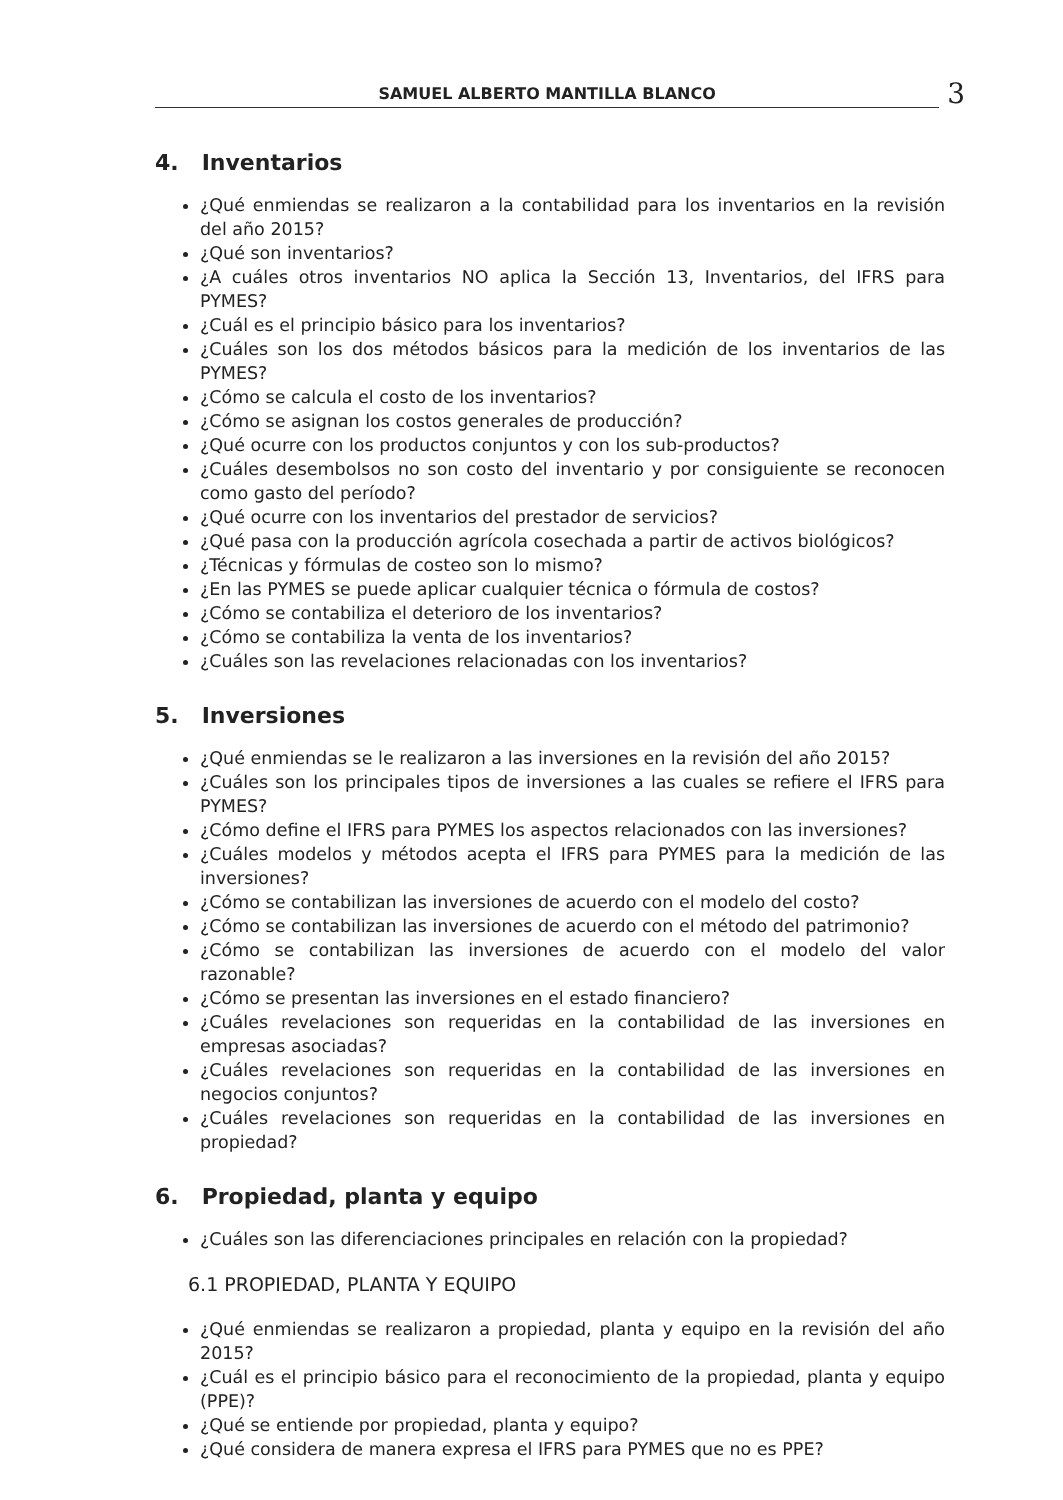SAMUEL ALBERTO MANTILLA BLANCO
3
4. Inventarios
¿Qué enmiendas se realizaron a la contabilidad para los inventarios en la revisión del año 2015?
¿Qué son inventarios?
¿A cuáles otros inventarios NO aplica la Sección 13, Inventarios, del IFRS para PYMES?
¿Cuál es el principio básico para los inventarios?
¿Cuáles son los dos métodos básicos para la medición de los inventarios de las PYMES?
¿Cómo se calcula el costo de los inventarios?
¿Cómo se asignan los costos generales de producción?
¿Qué ocurre con los productos conjuntos y con los sub-productos?
¿Cuáles desembolsos no son costo del inventario y por consiguiente se reconocen como gasto del período?
¿Qué ocurre con los inventarios del prestador de servicios?
¿Qué pasa con la producción agrícola cosechada a partir de activos biológicos?
¿Técnicas y fórmulas de costeo son lo mismo?
¿En las PYMES se puede aplicar cualquier técnica o fórmula de costos?
¿Cómo se contabiliza el deterioro de los inventarios?
¿Cómo se contabiliza la venta de los inventarios?
¿Cuáles son las revelaciones relacionadas con los inventarios?
5. Inversiones
¿Qué enmiendas se le realizaron a las inversiones en la revisión del año 2015?
¿Cuáles son los principales tipos de inversiones a las cuales se refiere el IFRS para PYMES?
¿Cómo define el IFRS para PYMES los aspectos relacionados con las inversiones?
¿Cuáles modelos y métodos acepta el IFRS para PYMES para la medición de las inversiones?
¿Cómo se contabilizan las inversiones de acuerdo con el modelo del costo?
¿Cómo se contabilizan las inversiones de acuerdo con el método del patrimonio?
¿Cómo se contabilizan las inversiones de acuerdo con el modelo del valor razonable?
¿Cómo se presentan las inversiones en el estado financiero?
¿Cuáles revelaciones son requeridas en la contabilidad de las inversiones en empresas asociadas?
¿Cuáles revelaciones son requeridas en la contabilidad de las inversiones en negocios conjuntos?
¿Cuáles revelaciones son requeridas en la contabilidad de las inversiones en propiedad?
6. Propiedad, planta y equipo
¿Cuáles son las diferenciaciones principales en relación con la propiedad?
6.1 PROPIEDAD, PLANTA Y EQUIPO
¿Qué enmiendas se realizaron a propiedad, planta y equipo en la revisión del año 2015?
¿Cuál es el principio básico para el reconocimiento de la propiedad, planta y equipo (PPE)?
¿Qué se entiende por propiedad, planta y equipo?
¿Qué considera de manera expresa el IFRS para PYMES que no es PPE?